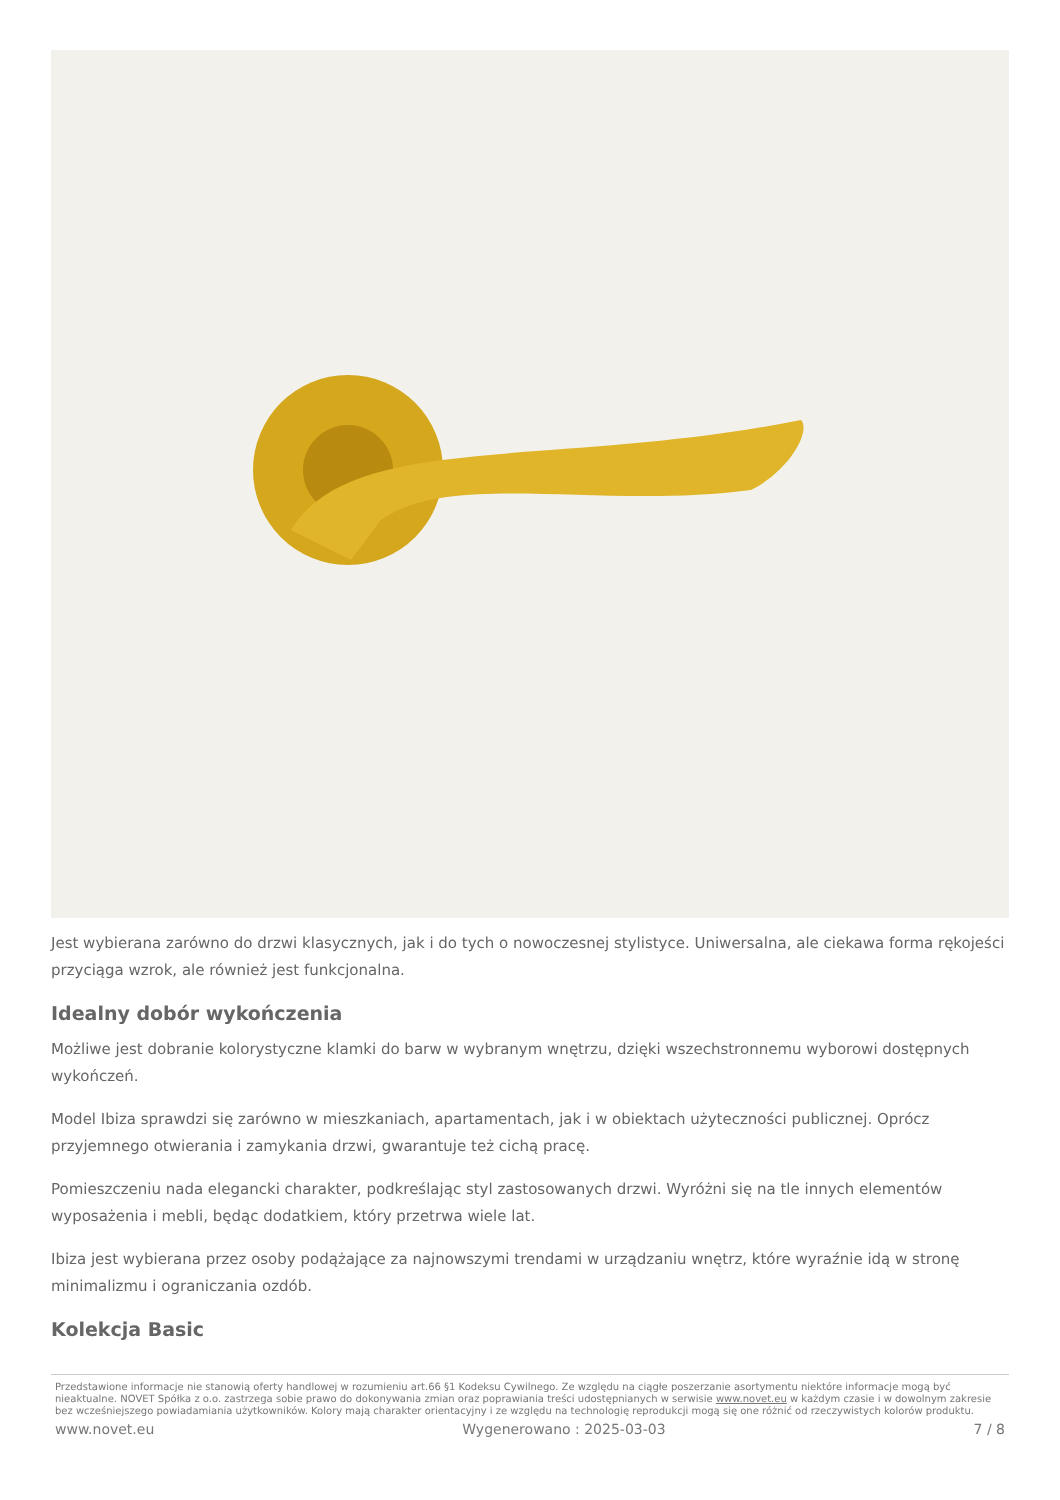Jest wybierana zarówno do drzwi klasycznych, jak i do tych o nowoczesnej stylistyce. Uniwersalna, ale ciekawa forma rękojeści przyciąga wzrok, ale również jest funkcjonalna.
Idealny dobór wykończenia
Możliwe jest dobranie kolorystyczne klamki do barw w wybranym wnętrzu, dzięki wszechstronnemu wyborowi dostępnych wykończeń.
Model Ibiza sprawdzi się zarówno w mieszkaniach, apartamentach, jak i w obiektach użyteczności publicznej. Oprócz przyjemnego otwierania i zamykania drzwi, gwarantuje też cichą pracę.
Pomieszczeniu nada elegancki charakter, podkreślając styl zastosowanych drzwi. Wyróżni się na tle innych elementów wyposażenia i mebli, będąc dodatkiem, który przetrwa wiele lat.
Ibiza jest wybierana przez osoby podążające za najnowszymi trendami w urządzaniu wnętrz, które wyraźnie idą w stronę minimalizmu i ograniczania ozdób.
Kolekcja Basic
Przedstawione informacje nie stanowią oferty handlowej w rozumieniu art.66 §1 Kodeksu Cywilnego. Ze względu na ciągłe poszerzanie asortymentu niektóre informacje mogą być nieaktualne. NOVET Spółka z o.o. zastrzega sobie prawo do dokonywania zmian oraz poprawiania treści udostępnianych w serwisie www.novet.eu w każdym czasie i w dowolnym zakresie bez wcześniejszego powiadamiania użytkowników. Kolory mają charakter orientacyjny i ze względu na technologię reprodukcji mogą się one różnić od rzeczywistych kolorów produktu.
www.novet.eu Wygenerowano : 2025-03-03 7 / 8